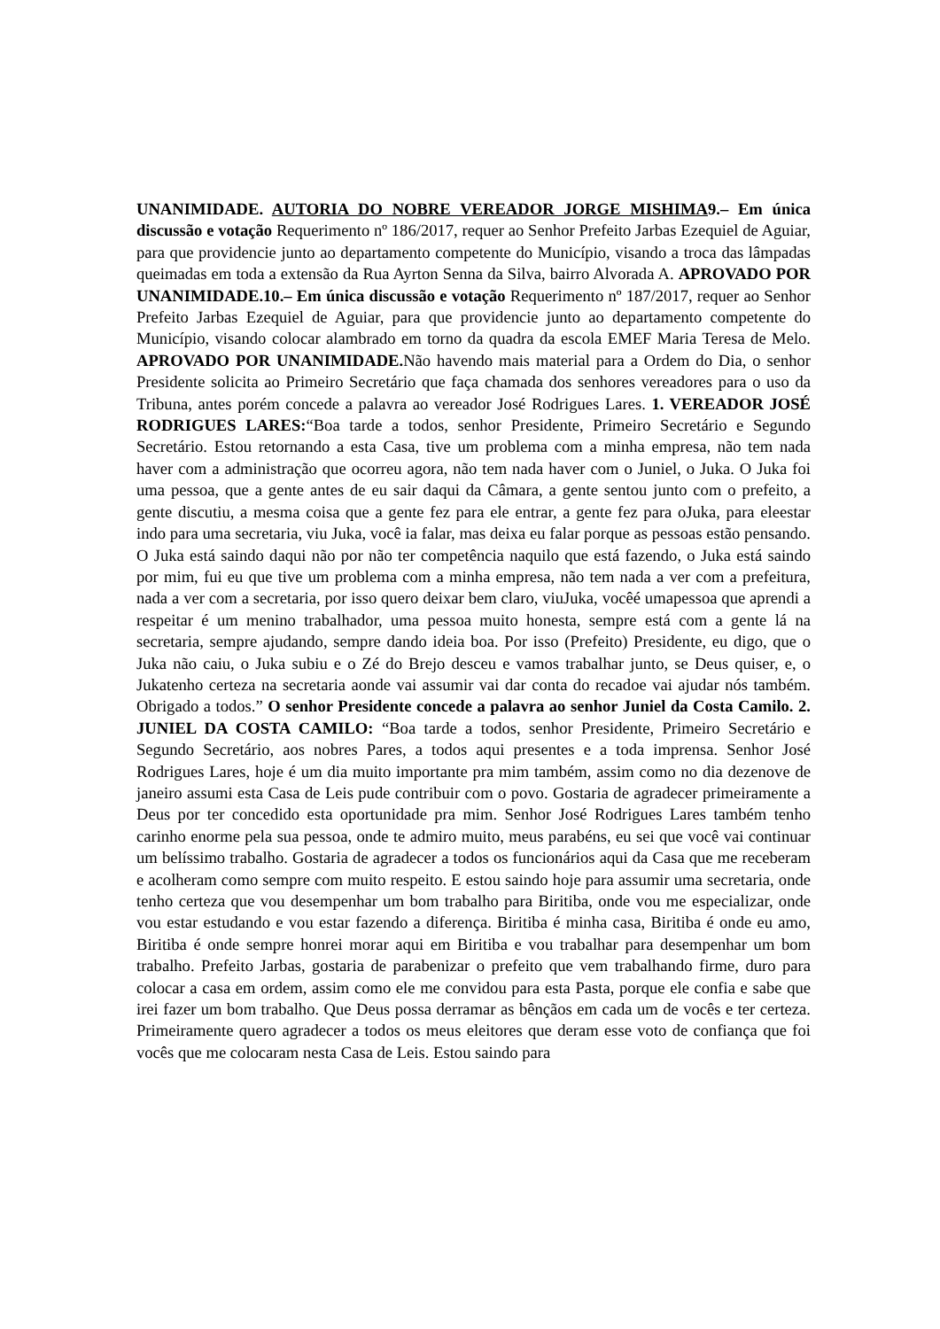UNANIMIDADE. AUTORIA DO NOBRE VEREADOR JORGE MISHIMA9.– Em única discussão e votação Requerimento nº 186/2017, requer ao Senhor Prefeito Jarbas Ezequiel de Aguiar, para que providencie junto ao departamento competente do Município, visando a troca das lâmpadas queimadas em toda a extensão da Rua Ayrton Senna da Silva, bairro Alvorada A. APROVADO POR UNANIMIDADE.10.– Em única discussão e votação Requerimento nº 187/2017, requer ao Senhor Prefeito Jarbas Ezequiel de Aguiar, para que providencie junto ao departamento competente do Município, visando colocar alambrado em torno da quadra da escola EMEF Maria Teresa de Melo. APROVADO POR UNANIMIDADE. Não havendo mais material para a Ordem do Dia, o senhor Presidente solicita ao Primeiro Secretário que faça chamada dos senhores vereadores para o uso da Tribuna, antes porém concede a palavra ao vereador José Rodrigues Lares. 1. VEREADOR JOSÉ RODRIGUES LARES:“Boa tarde a todos, senhor Presidente, Primeiro Secretário e Segundo Secretário. Estou retornando a esta Casa, tive um problema com a minha empresa, não tem nada haver com a administração que ocorreu agora, não tem nada haver com o Juniel, o Juka. O Juka foi uma pessoa, que a gente antes de eu sair daqui da Câmara, a gente sentou junto com o prefeito, a gente discutiu, a mesma coisa que a gente fez para ele entrar, a gente fez para oJuka, para eleestar indo para uma secretaria, viu Juka, você ia falar, mas deixa eu falar porque as pessoas estão pensando. O Juka está saindo daqui não por não ter competência naquilo que está fazendo, o Juka está saindo por mim, fui eu que tive um problema com a minha empresa, não tem nada a ver com a prefeitura, nada a ver com a secretaria, por isso quero deixar bem claro, viuJuka, vocêé umapessoa que aprendi a respeitar é um menino trabalhador, uma pessoa muito honesta, sempre está com a gente lá na secretaria, sempre ajudando, sempre dando ideia boa. Por isso (Prefeito) Presidente, eu digo, que o Juka não caiu, o Juka subiu e o Zé do Brejo desceu e vamos trabalhar junto, se Deus quiser, e, o Jukatenho certeza na secretaria aonde vai assumir vai dar conta do recadoe vai ajudar nós também. Obrigado a todos.” O senhor Presidente concede a palavra ao senhor Juniel da Costa Camilo. 2. JUNIEL DA COSTA CAMILO: “Boa tarde a todos, senhor Presidente, Primeiro Secretário e Segundo Secretário, aos nobres Pares, a todos aqui presentes e a toda imprensa. Senhor José Rodrigues Lares, hoje é um dia muito importante pra mim também, assim como no dia dezenove de janeiro assumi esta Casa de Leis pude contribuir com o povo. Gostaria de agradecer primeiramente a Deus por ter concedido esta oportunidade pra mim. Senhor José Rodrigues Lares também tenho carinho enorme pela sua pessoa, onde te admiro muito, meus parabéns, eu sei que você vai continuar um belíssimo trabalho. Gostaria de agradecer a todos os funcionários aqui da Casa que me receberam e acolheram como sempre com muito respeito. E estou saindo hoje para assumir uma secretaria, onde tenho certeza que vou desempenhar um bom trabalho para Biritiba, onde vou me especializar, onde vou estar estudando e vou estar fazendo a diferença. Biritiba é minha casa, Biritiba é onde eu amo, Biritiba é onde sempre honrei morar aqui em Biritiba e vou trabalhar para desempenhar um bom trabalho. Prefeito Jarbas, gostaria de parabenizar o prefeito que vem trabalhando firme, duro para colocar a casa em ordem, assim como ele me convidou para esta Pasta, porque ele confia e sabe que irei fazer um bom trabalho. Que Deus possa derramar as bênçãos em cada um de vocês e ter certeza. Primeiramente quero agradecer a todos os meus eleitores que deram esse voto de confiança que foi vocês que me colocaram nesta Casa de Leis. Estou saindo para